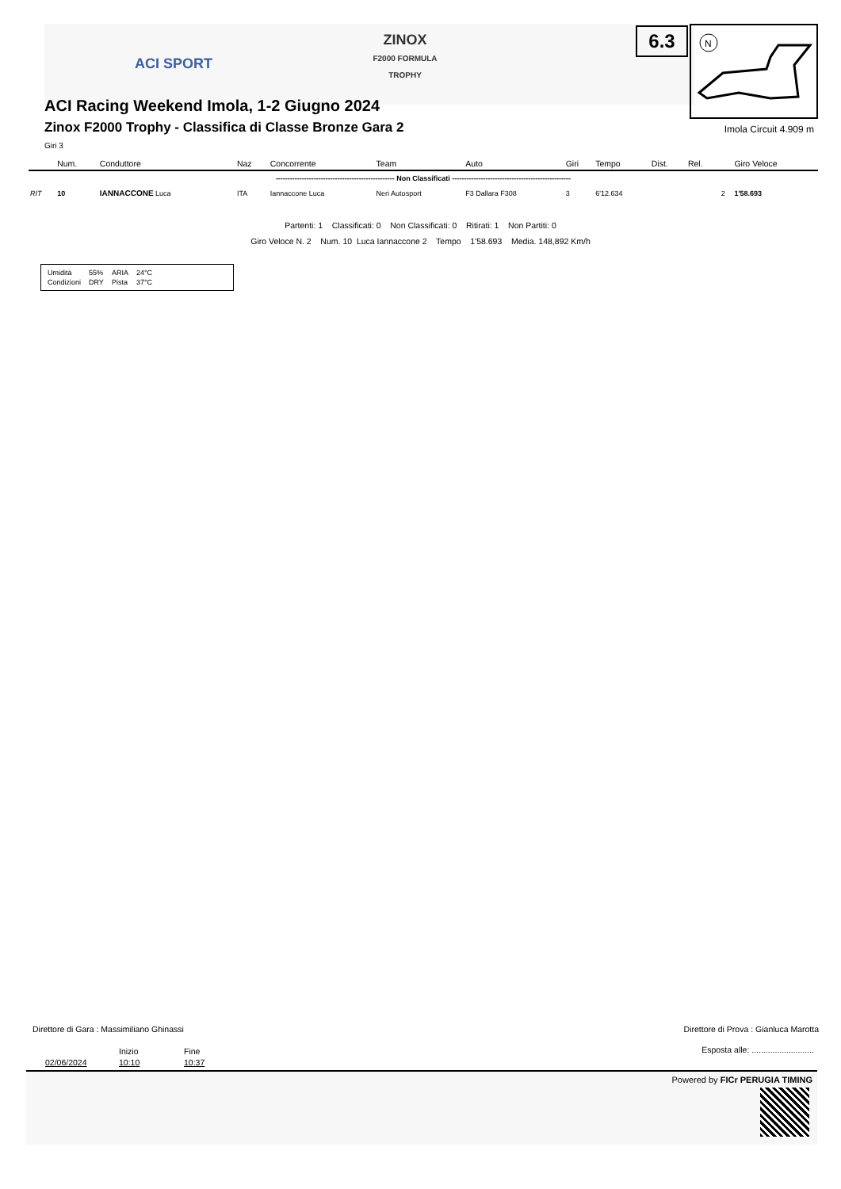ACI SPORT
ZINOX
F2000 FORMULA TROPHY
6.3
N
ACI Racing Weekend Imola, 1-2 Giugno 2024
Zinox F2000 Trophy - Classifica di Classe Bronze Gara 2
Giri 3
Imola Circuit 4.909 m
| | Num. | Conduttore | Naz | Concorrente | Team | Auto | Giri | Tempo | Dist. | Rel. | | Giro Veloce |
| --- | --- | --- | --- | --- | --- | --- | --- | --- | --- | --- | --- | --- |
| -------------------------------------------------- Non Classificati -------------------------------------------------- | | | | | | | | | | | | |
| RIT | 10 | IANNACCONE Luca | ITA | Iannaccone Luca | Neri Autosport | F3 Dallara F308 | 3 | 6'12.634 | | | 2 | 1'58.693 |
Partenti: 1 Classificati: 0 Non Classificati: 0 Ritirati: 1 Non Partiti: 0
Giro Veloce N. 2 Num. 10 Luca Iannaccone 2 Tempo 1'58.693 Media. 148,892 Km/h
| Umidità | 55% | ARIA | 24°C |
| Condizioni | DRY | Pista | 37°C |
Direttore di Gara : Massimiliano Ghinassi
Direttore di Prova : Gianluca Marotta
Inizio Fine
Esposta alle: ...........................
02/06/2024 10:10 10:37
Powered by FICr PERUGIA TIMING